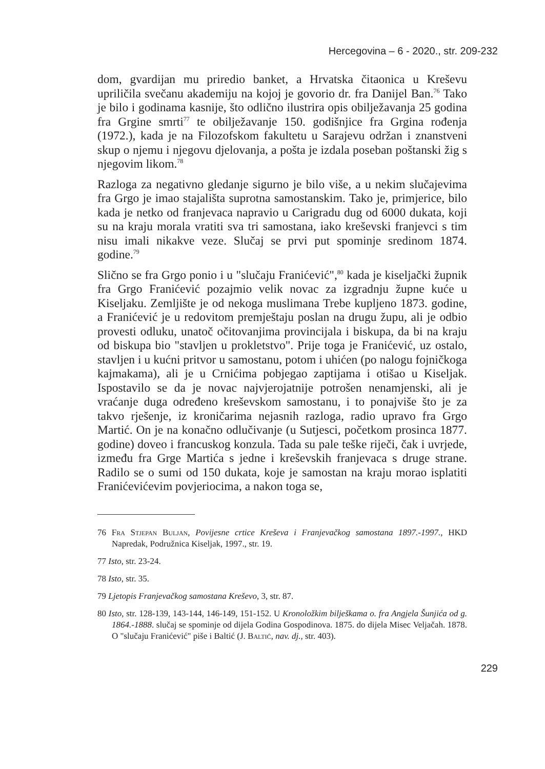Hercegovina – 6 - 2020., str. 209-232
dom, gvardijan mu priredio banket, a Hrvatska čitaonica u Kreševu upriličila svečanu akademiju na kojoj je govorio dr. fra Danijel Ban.<sup>76</sup> Tako je bilo i godinama kasnije, što odlično ilustrira opis obilježavanja 25 godina fra Grgine smrti<sup>77</sup> te obilježavanje 150. godišnjice fra Grgina rođenja (1972.), kada je na Filozofskom fakultetu u Sarajevu održan i znanstveni skup o njemu i njegovu djelovanja, a pošta je izdala poseban poštanski žig s njegovim likom.<sup>78</sup>
Razloga za negativno gledanje sigurno je bilo više, a u nekim slučajevima fra Grgo je imao stajališta suprotna samostanskim. Tako je, primjerice, bilo kada je netko od franjevaca napravio u Carigradu dug od 6000 dukata, koji su na kraju morala vratiti sva tri samostana, iako kreševski franjevci s tim nisu imali nikakve veze. Slučaj se prvi put spominje sredinom 1874. godine.<sup>79</sup>
Slično se fra Grgo ponio i u "slučaju Franićević",<sup>80</sup> kada je kiseljački župnik fra Grgo Franićević pozajmio velik novac za izgradnju župne kuće u Kiseljaku. Zemljište je od nekoga muslimana Trebe kupljeno 1873. godine, a Franićević je u redovitom premještaju poslan na drugu župu, ali je odbio provesti odluku, unatoč očitovanjima provincijala i biskupa, da bi na kraju od biskupa bio "stavljen u prokletstvo". Prije toga je Franićević, uz ostalo, stavljen i u kućni pritvor u samostanu, potom i uhićen (po nalogu fojničkoga kajmakama), ali je u Crnićima pobjegao zaptijama i otišao u Kiseljak. Ispostavilo se da je novac najvjerojatnije potrošen nenamjenski, ali je vraćanje duga određeno kreševskom samostanu, i to ponajviše što je za takvo rješenje, iz kroničarima nejasnih razloga, radio upravo fra Grgo Martić. On je na konačno odlučivanje (u Sutjesci, početkom prosinca 1877. godine) doveo i francuskog konzula. Tada su pale teške riječi, čak i uvrjede, između fra Grge Martića s jedne i kreševskih franjevaca s druge strane. Radilo se o sumi od 150 dukata, koje je samostan na kraju morao isplatiti Franićevićevim povjeriocima, a nakon toga se,
76 Fra Stjepan Buljan, Povijesne crtice Kreševa i Franjevačkog samostana 1897.-1997., HKD Napredak, Podružnica Kiseljak, 1997., str. 19.
77 Isto, str. 23-24.
78 Isto, str. 35.
79 Ljetopis Franjevačkog samostana Kreševo, 3, str. 87.
80 Isto, str. 128-139, 143-144, 146-149, 151-152. U Kronoložkim bilješkama o. fra Angjela Šunjića od g. 1864.-1888. slučaj se spominje od dijela Godina Gospodinova. 1875. do dijela Misec Veljačah. 1878. O "slučaju Franićević" piše i Baltić (J. Baltić, nav. dj., str. 403).
229